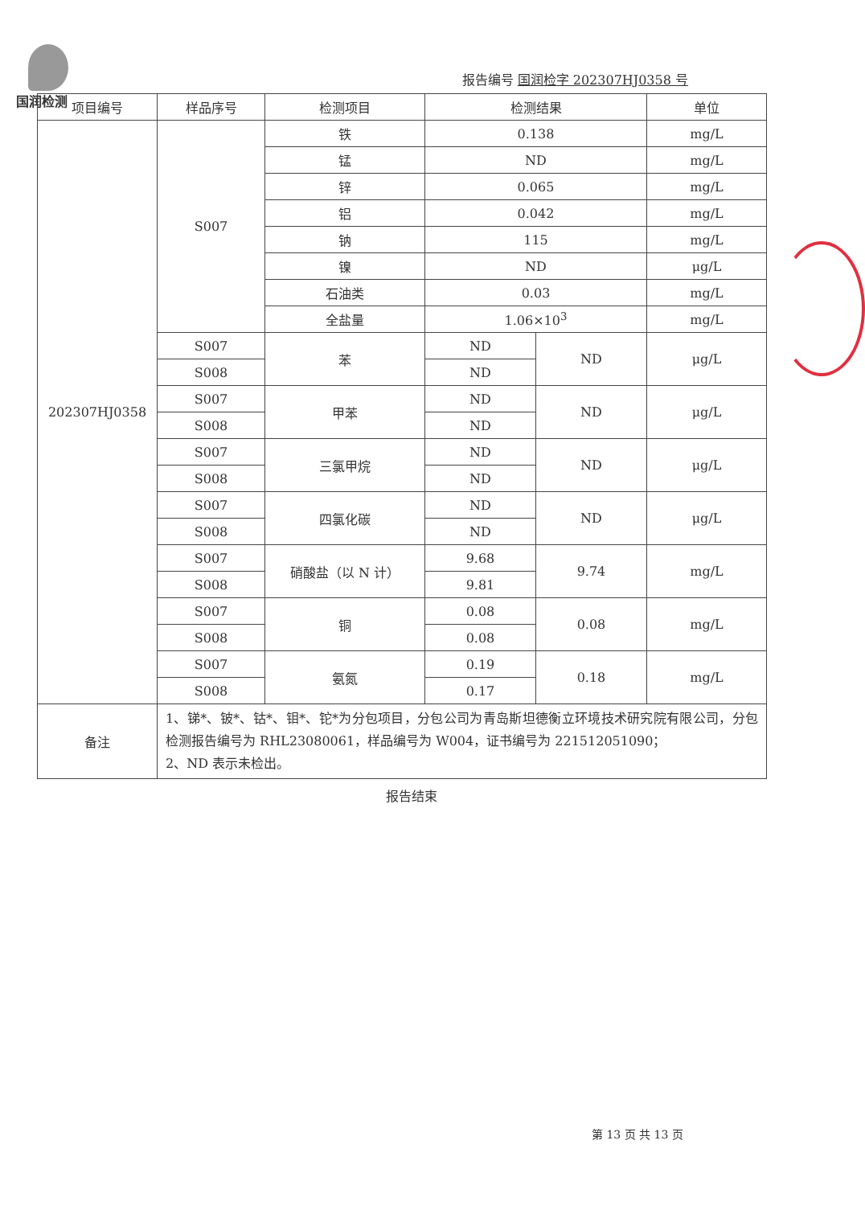国润检测
报告编号 国润检字 202307HJ0358 号
| 项目编号 | 样品序号 | 检测项目 | 检测结果 | | 单位 |
| --- | --- | --- | --- | --- | --- |
| 202307HJ0358 | S007 | 铁 | 0.138 | | mg/L |
| | | 锰 | ND | | mg/L |
| | | 锌 | 0.065 | | mg/L |
| | | 铝 | 0.042 | | mg/L |
| | | 钠 | 115 | | mg/L |
| | | 镍 | ND | | μg/L |
| | | 石油类 | 0.03 | | mg/L |
| | | 全盐量 | 1.06×10<sup>3</sup> | | mg/L |
| | S007 | 苯 | ND | ND | μg/L |
| | S008 | | ND | | |
| | S007 | 甲苯 | ND | ND | μg/L |
| | S008 | | ND | | |
| | S007 | 三氯甲烷 | ND | ND | μg/L |
| | S008 | | ND | | |
| | S007 | 四氯化碳 | ND | ND | μg/L |
| | S008 | | ND | | |
| | S007 | 硝酸盐（以 N 计） | 9.68 | 9.74 | mg/L |
| | S008 | | 9.81 | | |
| | S007 | 铜 | 0.08 | 0.08 | mg/L |
| | S008 | | 0.08 | | |
| | S007 | 氨氮 | 0.19 | 0.18 | mg/L |
| | S008 | | 0.17 | | |
| 备注 | 1、锑*、铍*、钴*、钼*、铊*为分包项目，分包公司为青岛斯坦德衡立环境技术研究院有限公司，分包检测报告编号为 RHL23080061，样品编号为 W004，证书编号为 221512051090； 2、ND 表示未检出。 | | | | |
报告结束
第 13 页 共 13 页